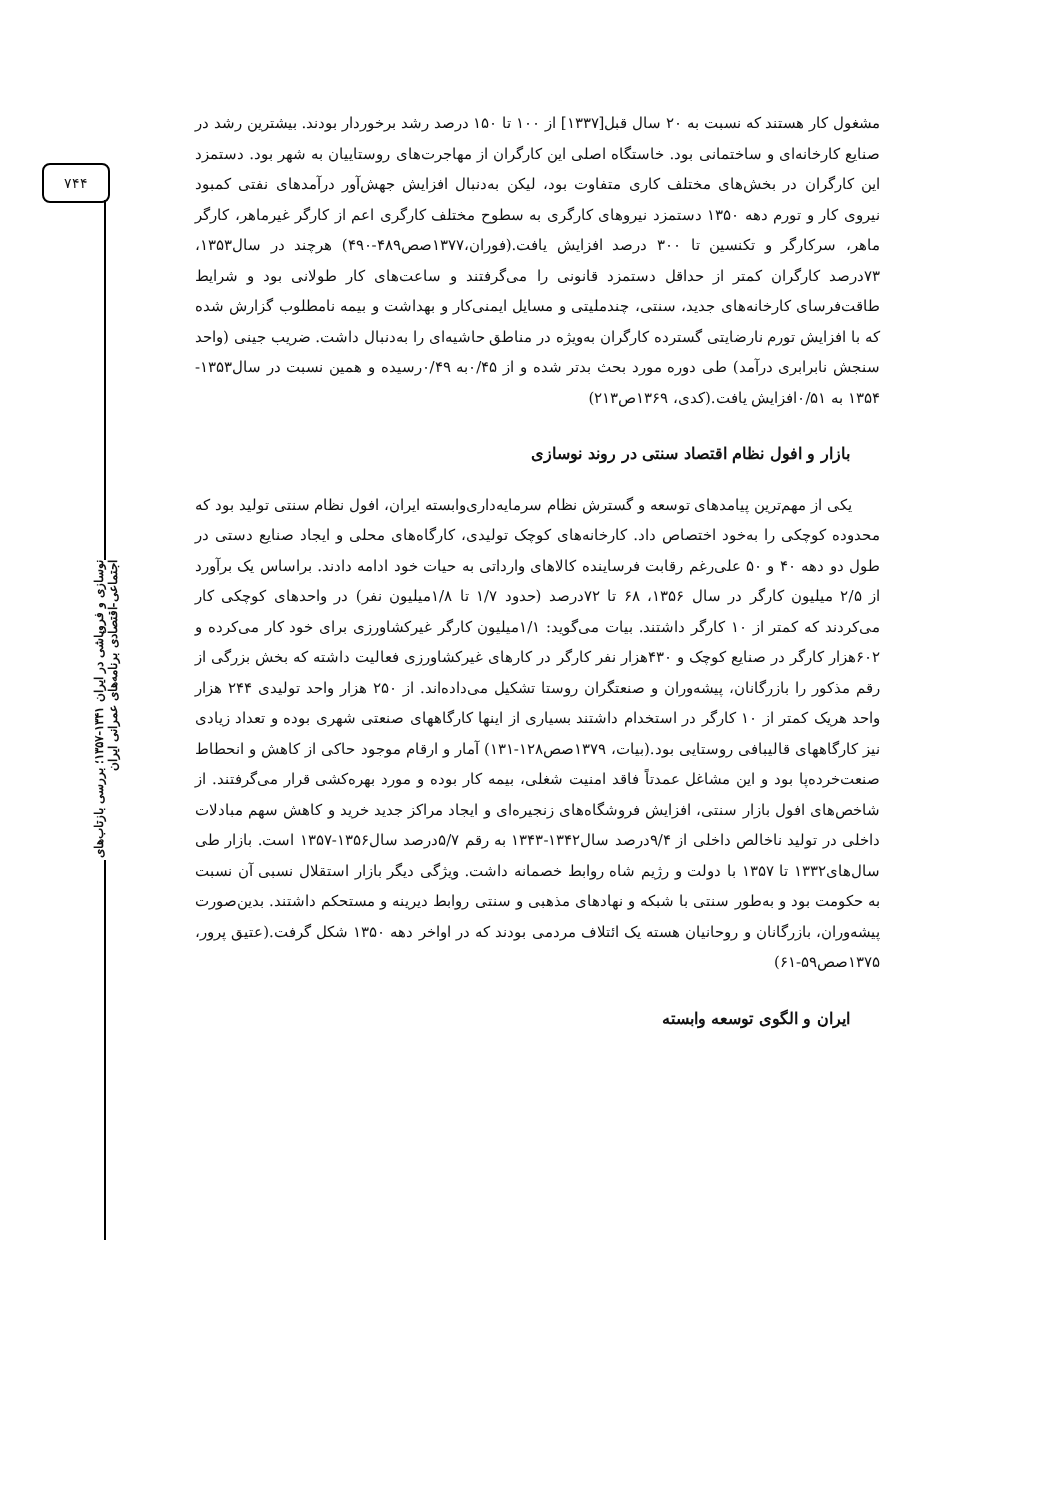۷۴۴
نوسازی و فروپاشی در ایران ۱۳۴۱-۱۳۵۷؛ بررسی بازتاب‌های اجتماعی-اقتصادی برنامه‌های عمرانی ایران
مشغول کار هستند که نسبت به ۲۰ سال قبل[۱۳۳۷] از ۱۰۰ تا ۱۵۰ درصد رشد برخوردار بودند. بیشترین رشد در صنایع کارخانه‌ای و ساختمانی بود. خاستگاه اصلی این کارگران از مهاجرت‌های روستاییان به شهر بود. دستمزد این کارگران در بخش‌های مختلف کاری متفاوت بود، لیکن به‌دنبال افزایش جهش‌آور درآمدهای نفتی کمبود نیروی کار و تورم دهه ۱۳۵۰ دستمزد نیروهای کارگری به سطوح مختلف کارگری اعم از کارگر غیرماهر، کارگر ماهر، سرکارگر و تکنسین تا ۳۰۰ درصد افزایش یافت.(فوران،۱۳۷۷صص۴۸۹-۴۹۰) هرچند در سال۱۳۵۳، ۷۳درصد کارگران کمتر از حداقل دستمزد قانونی را می‌گرفتند و ساعت‌های کار طولانی بود و شرایط طاقت‌فرسای کارخانه‌های جدید، سنتی، چندملیتی و مسایل ایمنی‌کار و بهداشت و بیمه نامطلوب گزارش شده که با افزایش تورم نارضایتی گسترده کارگران به‌ویژه در مناطق حاشیه‌ای را به‌دنبال داشت. ضریب جینی (واحد سنجش نابرابری درآمد) طی دوره مورد بحث بدتر شده و از ۰/۴۵به ۰/۴۹رسیده و همین نسبت در سال۱۳۵۳- ۱۳۵۴ به ۰/۵۱افزایش یافت.(کدی، ۱۳۶۹ص۲۱۳)
بازار و افول نظام اقتصاد سنتی در روند نوسازی
یکی از مهم‌ترین پیامدهای توسعه و گسترش نظام سرمایه‌داری‌وابسته ایران، افول نظام سنتی تولید بود که محدوده کوچکی را به‌خود اختصاص داد. کارخانه‌های کوچک تولیدی، کارگاه‌های محلی و ایجاد صنایع دستی در طول دو دهه ۴۰ و ۵۰ علی‌رغم رقابت فرساینده کالاهای وارداتی به حیات خود ادامه دادند. براساس یک برآورد از ۲/۵ میلیون کارگر در سال ۱۳۵۶، ۶۸ تا ۷۲درصد (حدود ۱/۷ تا ۱/۸میلیون نفر) در واحدهای کوچکی کار می‌کردند که کمتر از ۱۰ کارگر داشتند. بیات می‌گوید: ۱/۱میلیون کارگر غیرکشاورزی برای خود کار می‌کرده و ۶۰۲هزار کارگر در صنایع کوچک و ۴۳۰هزار نفر کارگر در کارهای غیرکشاورزی فعالیت داشته که بخش بزرگی از رقم مذکور را بازرگانان، پیشه‌وران و صنعتگران روستا تشکیل می‌داده‌اند. از ۲۵۰ هزار واحد تولیدی ۲۴۴ هزار واحد هریک کمتر از ۱۰ کارگر در استخدام داشتند بسیاری از اینها کارگاههای صنعتی شهری بوده و تعداد زیادی نیز کارگاههای قالیبافی روستایی بود.(بیات، ۱۳۷۹صص۱۲۸-۱۳۱) آمار و ارقام موجود حاکی از کاهش و انحطاط صنعت‌خرده‌پا بود و این مشاغل عمدتاً فاقد امنیت شغلی، بیمه کار بوده و مورد بهره‌کشی قرار می‌گرفتند. از شاخص‌های افول بازار سنتی، افزایش فروشگاه‌های زنجیره‌ای و ایجاد مراکز جدید خرید و کاهش سهم مبادلات داخلی در تولید ناخالص داخلی از ۹/۴درصد سال۱۳۴۲-۱۳۴۳ به رقم ۵/۷درصد سال۱۳۵۶-۱۳۵۷ است. بازار طی سال‌های۱۳۳۲ تا ۱۳۵۷ با دولت و رژیم شاه روابط خصمانه داشت. ویژگی دیگر بازار استقلال نسبی آن نسبت به حکومت بود و به‌طور سنتی با شبکه و نهادهای مذهبی و سنتی روابط دیرینه و مستحکم داشتند. بدین‌صورت پیشه‌وران، بازرگانان و روحانیان هسته یک ائتلاف مردمی بودند که در اواخر دهه ۱۳۵۰ شکل گرفت.(عتیق پرور، ۱۳۷۵صص۵۹-۶۱)
ایران و الگوی توسعه وابسته